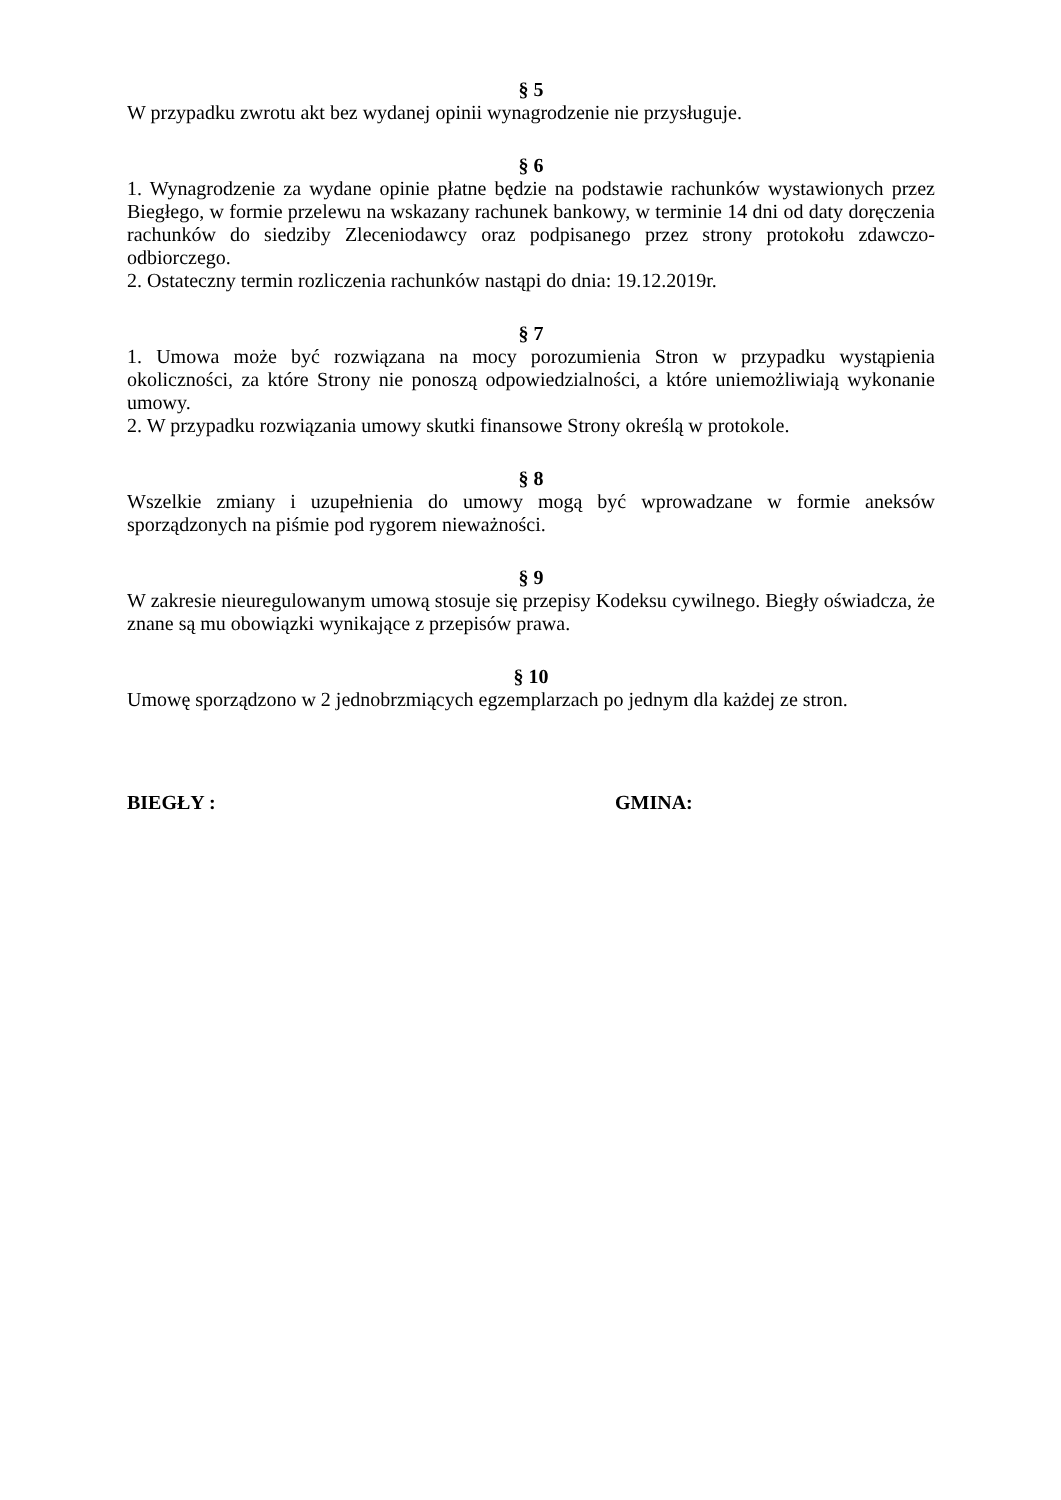§ 5
W przypadku zwrotu akt bez wydanej opinii wynagrodzenie nie przysługuje.
§ 6
1. Wynagrodzenie za wydane opinie płatne będzie na podstawie rachunków wystawionych przez Biegłego, w formie przelewu na wskazany rachunek bankowy, w terminie 14 dni od daty doręczenia rachunków do siedziby Zleceniodawcy oraz podpisanego przez strony protokołu zdawczo-odbiorczego.
2. Ostateczny termin rozliczenia rachunków nastąpi do dnia: 19.12.2019r.
§ 7
1. Umowa może być rozwiązana na mocy porozumienia Stron w przypadku wystąpienia okoliczności, za które Strony nie ponoszą odpowiedzialności, a które uniemożliwiają wykonanie umowy.
2. W przypadku rozwiązania umowy skutki finansowe Strony określą w protokole.
§ 8
Wszelkie zmiany i uzupełnienia do umowy mogą być wprowadzane w formie aneksów sporządzonych na piśmie pod rygorem nieważności.
§ 9
W zakresie nieuregulowanym umową stosuje się przepisy Kodeksu cywilnego. Biegły oświadcza, że znane są mu obowiązki wynikające z przepisów prawa.
§ 10
Umowę sporządzono w 2 jednobrzmiących egzemplarzach po jednym dla każdej ze stron.
BIEGŁY : GMINA: